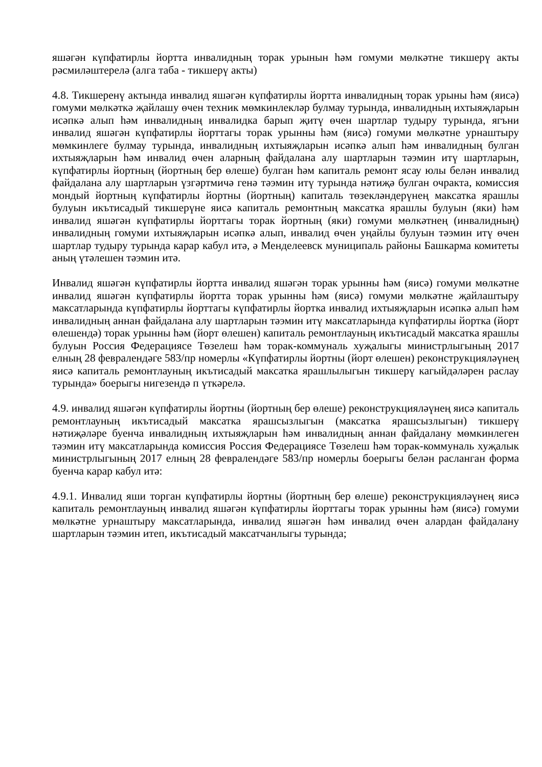яшәгән күпфатирлы йортта инвалидның торак урынын һәм гомуми мөлкәтне тикшерү акты рәсмиләштерелә (алга таба - тикшерү акты)
4.8. Тикшеренү актында инвалид яшәгән күпфатирлы йортта инвалидның торак урыны һәм (яисә) гомуми мөлкәткә җайлашу өчен техник мөмкинлекләр булмау турында, инвалидның ихтыяҗларын исәпкә алып һәм инвалидның инвалидка барып җитү өчен шартлар тудыру турында, ягъни инвалид яшәгән күпфатирлы йорттагы торак урынны һәм (яисә) гомуми мөлкәтне урнаштыру мөмкинлеге булмау турында, инвалидның ихтыяҗларын исәпкә алып һәм инвалидның булган ихтыяҗларын һәм инвалид өчен аларның файдалана алу шартларын тәэмин итү шартларын, күпфатирлы йортның (йортның бер өлеше) булган һәм капиталь ремонт ясау юлы белән инвалид файдалана алу шартларын үзгәртмичә генә тәэмин итү турында нәтиҗә булган очракта, комиссия мондый йортның күпфатирлы йортны (йортның) капиталь төзекләндерүнең максатка ярашлы булуын икътисадый тикшерүне яисә капиталь ремонтның максатка ярашлы булуын (яки) һәм инвалид яшәгән күпфатирлы йорттагы торак йортның (яки) гомуми мөлкәтнең (инвалидның) инвалидның гомуми ихтыяҗларын исәпкә алып, инвалид өчен уңайлы булуын тәэмин итү өчен шартлар тудыру турында карар кабул итә, ә Менделеевск муниципаль районы Башкарма комитеты аның үтәлешен тәэмин итә.
Инвалид яшәгән күпфатирлы йортта инвалид яшәгән торак урынны һәм (яисә) гомуми мөлкәтне инвалид яшәгән күпфатирлы йортта торак урынны һәм (яисә) гомуми мөлкәтне җайлаштыру максатларында күпфатирлы йорттагы күпфатирлы йортка инвалид ихтыяҗларын исәпкә алып һәм инвалидның аннан файдалана алу шартларын тәэмин итү максатларында күпфатирлы йортка (йорт өлешендә) торак урынны һәм (йорт өлешен) капиталь ремонтлауның икътисадый максатка ярашлы булуын Россия Федерациясе Төзелеш һәм торак-коммуналь хуҗалыгы министрлыгының 2017 елның 28 февралендәге 583/пр номерлы «Күпфатирлы йортны (йорт өлешен) реконструкцияләүнең яисә капиталь ремонтлауның икътисадый максатка ярашлылыгын тикшерү кагыйдәләрен раслау турында» боерыгы нигезендә п үткәрелә.
4.9. инвалид яшәгән күпфатирлы йортны (йортның бер өлеше) реконструкцияләүнең яисә капиталь ремонтлауның икътисадый максатка ярашсызлыгын (максатка ярашсызлыгын) тикшерү нәтиҗәләре буенча инвалидның ихтыяҗларын һәм инвалидның аннан файдалану мөмкинлеген тәэмин итү максатларында комиссия Россия Федерациясе Төзелеш һәм торак-коммуналь хуҗалык министрлыгының 2017 елның 28 февралендәге 583/пр номерлы боерыгы белән расланган форма буенча карар кабул итә:
4.9.1. Инвалид яши торган күпфатирлы йортны (йортның бер өлеше) реконструкцияләүнең яисә капиталь ремонтлауның инвалид яшәгән күпфатирлы йорттагы торак урынны һәм (яисә) гомуми мөлкәтне урнаштыру максатларында, инвалид яшәгән һәм инвалид өчен алардан файдалану шартларын тәэмин итеп, икътисадый максатчанлыгы турында;